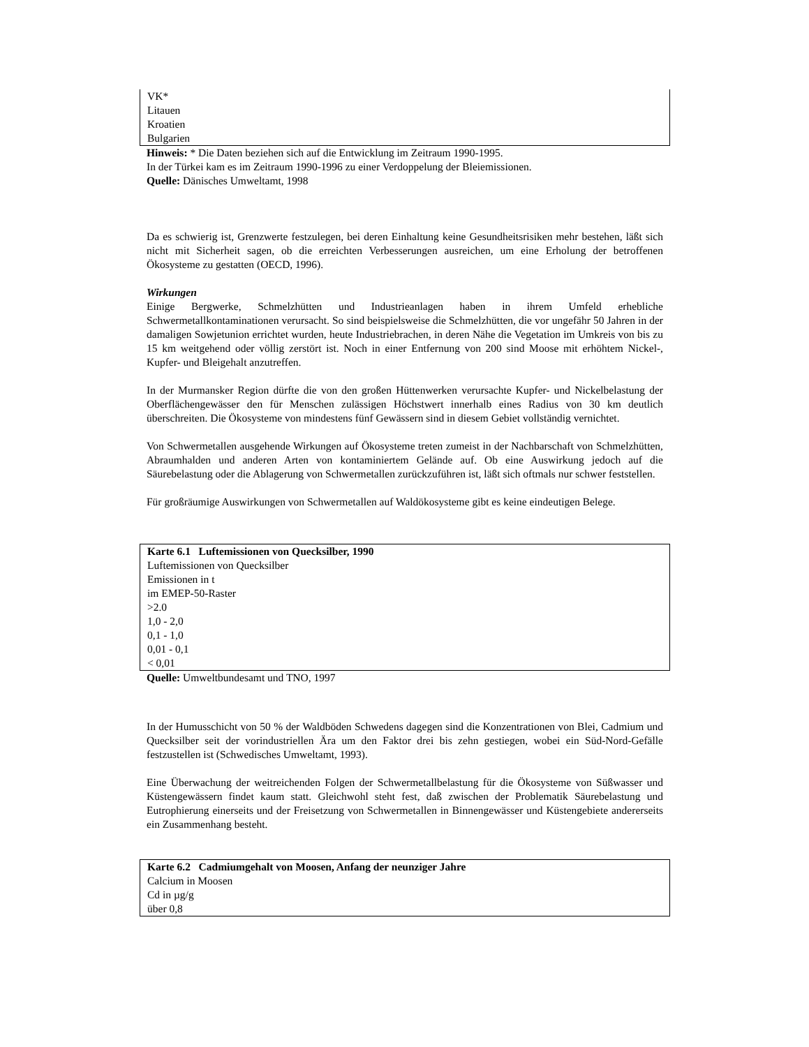VK*
Litauen
Kroatien
Bulgarien
Hinweis: * Die Daten beziehen sich auf die Entwicklung im Zeitraum 1990-1995.
In der Türkei kam es im Zeitraum 1990-1996 zu einer Verdoppelung der Bleiemissionen.
Quelle: Dänisches Umweltamt, 1998
Da es schwierig ist, Grenzwerte festzulegen, bei deren Einhaltung keine Gesundheitsrisiken mehr bestehen, läßt sich nicht mit Sicherheit sagen, ob die erreichten Verbesserungen ausreichen, um eine Erholung der betroffenen Ökosysteme zu gestatten (OECD, 1996).
Wirkungen
Einige Bergwerke, Schmelzhütten und Industrieanlagen haben in ihrem Umfeld erhebliche Schwermetallkontaminationen verursacht. So sind beispielsweise die Schmelzhütten, die vor ungefähr 50 Jahren in der damaligen Sowjetunion errichtet wurden, heute Industriebrachen, in deren Nähe die Vegetation im Umkreis von bis zu 15 km weitgehend oder völlig zerstört ist. Noch in einer Entfernung von 200 sind Moose mit erhöhtem Nickel-, Kupfer- und Bleigehalt anzutreffen.
In der Murmansker Region dürfte die von den großen Hüttenwerken verursachte Kupfer- und Nickelbelastung der Oberflächengewässer den für Menschen zulässigen Höchstwert innerhalb eines Radius von 30 km deutlich überschreiten. Die Ökosysteme von mindestens fünf Gewässern sind in diesem Gebiet vollständig vernichtet.
Von Schwermetallen ausgehende Wirkungen auf Ökosysteme treten zumeist in der Nachbarschaft von Schmelzhütten, Abraumhalden und anderen Arten von kontaminiertem Gelände auf. Ob eine Auswirkung jedoch auf die Säurebelastung oder die Ablagerung von Schwermetallen zurückzuführen ist, läßt sich oftmals nur schwer feststellen.
Für großräumige Auswirkungen von Schwermetallen auf Waldökosysteme gibt es keine eindeutigen Belege.
Karte 6.1 Luftemissionen von Quecksilber, 1990
Luftemissionen von Quecksilber
Emissionen in t
im EMEP-50-Raster
>2.0
1,0 - 2,0
0,1 - 1,0
0,01 - 0,1
< 0,01
Quelle: Umweltbundesamt und TNO, 1997
In der Humusschicht von 50 % der Waldböden Schwedens dagegen sind die Konzentrationen von Blei, Cadmium und Quecksilber seit der vorindustriellen Ära um den Faktor drei bis zehn gestiegen, wobei ein Süd-Nord-Gefälle festzustellen ist (Schwedisches Umweltamt, 1993).
Eine Überwachung der weitreichenden Folgen der Schwermetallbelastung für die Ökosysteme von Süßwasser und Küstengewässern findet kaum statt. Gleichwohl steht fest, daß zwischen der Problematik Säurebelastung und Eutrophierung einerseits und der Freisetzung von Schwermetallen in Binnengewässer und Küstengebiete andererseits ein Zusammenhang besteht.
Karte 6.2 Cadmiumgehalt von Moosen, Anfang der neunziger Jahre
Calcium in Moosen
Cd in µg/g
über 0,8